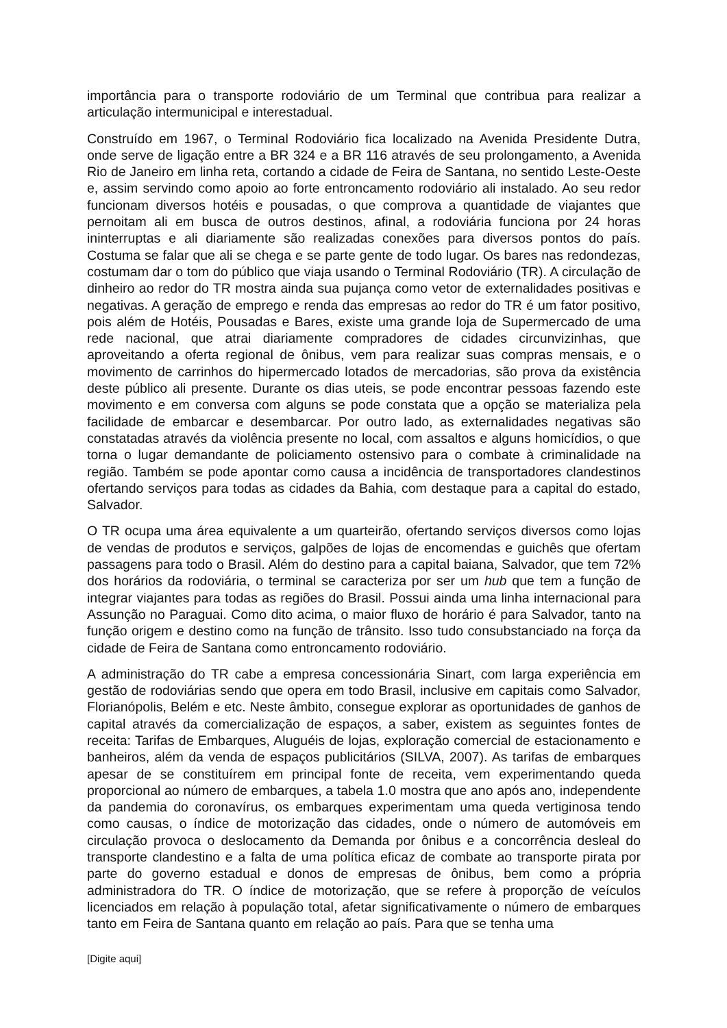importância para o transporte rodoviário de um Terminal que contribua para realizar a articulação intermunicipal e interestadual.
Construído em 1967, o Terminal Rodoviário fica localizado na Avenida Presidente Dutra, onde serve de ligação entre a BR 324 e a BR 116 através de seu prolongamento, a Avenida Rio de Janeiro em linha reta, cortando a cidade de Feira de Santana, no sentido Leste-Oeste e, assim servindo como apoio ao forte entroncamento rodoviário ali instalado. Ao seu redor funcionam diversos hotéis e pousadas, o que comprova a quantidade de viajantes que pernoitam ali em busca de outros destinos, afinal, a rodoviária funciona por 24 horas ininterruptas e ali diariamente são realizadas conexões para diversos pontos do país. Costuma se falar que ali se chega e se parte gente de todo lugar. Os bares nas redondezas, costumam dar o tom do público que viaja usando o Terminal Rodoviário (TR). A circulação de dinheiro ao redor do TR mostra ainda sua pujança como vetor de externalidades positivas e negativas. A geração de emprego e renda das empresas ao redor do TR é um fator positivo, pois além de Hotéis, Pousadas e Bares, existe uma grande loja de Supermercado de uma rede nacional, que atrai diariamente compradores de cidades circunvizinhas, que aproveitando a oferta regional de ônibus, vem para realizar suas compras mensais, e o movimento de carrinhos do hipermercado lotados de mercadorias, são prova da existência deste público ali presente. Durante os dias uteis, se pode encontrar pessoas fazendo este movimento e em conversa com alguns se pode constata que a opção se materializa pela facilidade de embarcar e desembarcar. Por outro lado, as externalidades negativas são constatadas através da violência presente no local, com assaltos e alguns homicídios, o que torna o lugar demandante de policiamento ostensivo para o combate à criminalidade na região. Também se pode apontar como causa a incidência de transportadores clandestinos ofertando serviços para todas as cidades da Bahia, com destaque para a capital do estado, Salvador.
O TR ocupa uma área equivalente a um quarteirão, ofertando serviços diversos como lojas de vendas de produtos e serviços, galpões de lojas de encomendas e guichês que ofertam passagens para todo o Brasil. Além do destino para a capital baiana, Salvador, que tem 72% dos horários da rodoviária, o terminal se caracteriza por ser um hub que tem a função de integrar viajantes para todas as regiões do Brasil. Possui ainda uma linha internacional para Assunção no Paraguai. Como dito acima, o maior fluxo de horário é para Salvador, tanto na função origem e destino como na função de trânsito. Isso tudo consubstanciado na força da cidade de Feira de Santana como entroncamento rodoviário.
A administração do TR cabe a empresa concessionária Sinart, com larga experiência em gestão de rodoviárias sendo que opera em todo Brasil, inclusive em capitais como Salvador, Florianópolis, Belém e etc. Neste âmbito, consegue explorar as oportunidades de ganhos de capital através da comercialização de espaços, a saber, existem as seguintes fontes de receita: Tarifas de Embarques, Aluguéis de lojas, exploração comercial de estacionamento e banheiros, além da venda de espaços publicitários (SILVA, 2007). As tarifas de embarques apesar de se constituírem em principal fonte de receita, vem experimentando queda proporcional ao número de embarques, a tabela 1.0 mostra que ano após ano, independente da pandemia do coronavírus, os embarques experimentam uma queda vertiginosa tendo como causas, o índice de motorização das cidades, onde o número de automóveis em circulação provoca o deslocamento da Demanda por ônibus e a concorrência desleal do transporte clandestino e a falta de uma política eficaz de combate ao transporte pirata por parte do governo estadual e donos de empresas de ônibus, bem como a própria administradora do TR. O índice de motorização, que se refere à proporção de veículos licenciados em relação à população total, afetar significativamente o número de embarques tanto em Feira de Santana quanto em relação ao país. Para que se tenha uma
[Digite aqui]